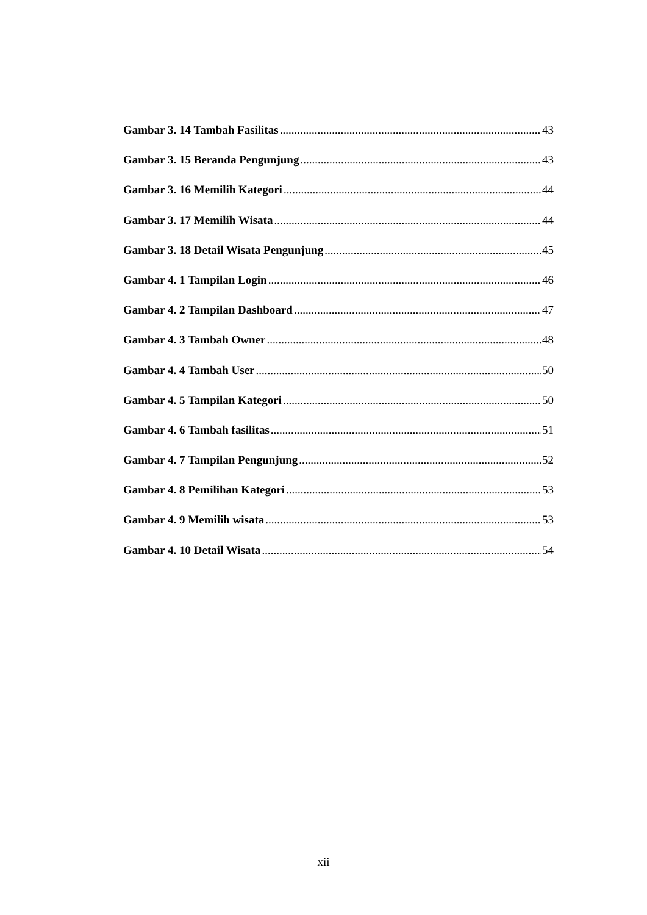Gambar 3. 14 Tambah Fasilitas 43
Gambar 3. 15 Beranda Pengunjung 43
Gambar 3. 16 Memilih Kategori 44
Gambar 3. 17 Memilih Wisata 44
Gambar 3. 18 Detail Wisata Pengunjung 45
Gambar 4. 1 Tampilan Login 46
Gambar 4. 2 Tampilan Dashboard 47
Gambar 4. 3 Tambah Owner 48
Gambar 4. 4 Tambah User 50
Gambar 4. 5 Tampilan Kategori 50
Gambar 4. 6 Tambah fasilitas 51
Gambar 4. 7 Tampilan Pengunjung 52
Gambar 4. 8 Pemilihan Kategori 53
Gambar 4. 9 Memilih wisata 53
Gambar 4. 10 Detail Wisata 54
xii